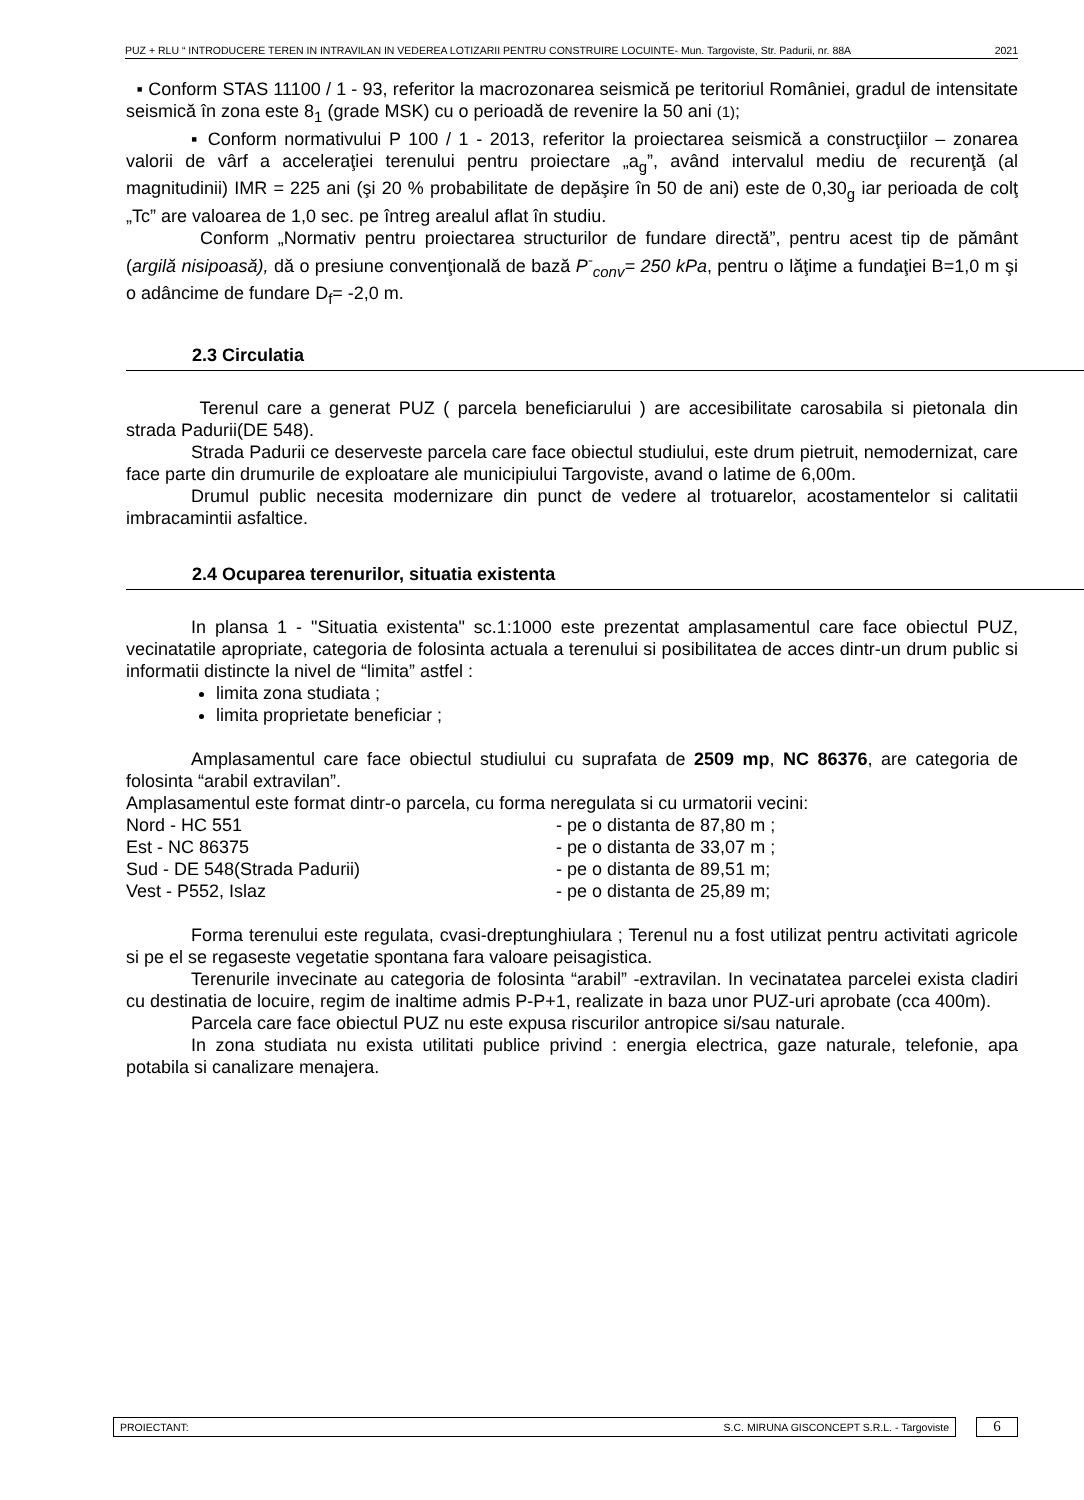PUZ + RLU “ INTRODUCERE TEREN IN INTRAVILAN IN VEDEREA LOTIZARII PENTRU CONSTRUIRE LOCUINTE- Mun. Targoviste, Str. Padurii, nr. 88A 2021
▪ Conform STAS 11100 / 1 - 93, referitor la macrozonarea seismică pe teritoriul României, gradul de intensitate seismică în zona este 8<sub>1</sub> (grade MSK) cu o perioadă de revenire la 50 ani (1);
▪ Conform normativului P 100 / 1 - 2013, referitor la proiectarea seismică a construcţiilor – zonarea valorii de vârf a acceleraţiei terenului pentru proiectare „a<sub>g</sub>”, având intervalul mediu de recurenţă (al magnitudinii) IMR = 225 ani (şi 20 % probabilitate de depăşire în 50 de ani) este de 0,30<sub>g</sub> iar perioada de colţ „Tc” are valoarea de 1,0 sec. pe întreg arealul aflat în studiu.
Conform „Normativ pentru proiectarea structurilor de fundare directă”, pentru acest tip de pământ (argilă nisipoasă), dă o presiune convenţională de bază P<sup>-</sup><sub>conv</sub>= 250 kPa, pentru o lăţime a fundaţiei B=1,0 m şi o adâncime de fundare D<sub>f</sub>= -2,0 m.
2.3 Circulatia
Terenul care a generat PUZ ( parcela beneficiarului ) are accesibilitate carosabila si pietonala din strada Padurii(DE 548).
Strada Padurii ce deserveste parcela care face obiectul studiului, este drum pietruit, nemodernizat, care face parte din drumurile de exploatare ale municipiului Targoviste, avand o latime de 6,00m.
Drumul public necesita modernizare din punct de vedere al trotuarelor, acostamentelor si calitatii imbracamintii asfaltice.
2.4 Ocuparea terenurilor, situatia existenta
In plansa 1 - "Situatia existenta" sc.1:1000 este prezentat amplasamentul care face obiectul PUZ, vecinatatile apropriate, categoria de folosinta actuala a terenului si posibilitatea de acces dintr-un drum public si informatii distincte la nivel de “limita” astfel :
limita zona studiata ;
limita proprietate beneficiar ;
Amplasamentul care face obiectul studiului cu suprafata de 2509 mp, NC 86376, are categoria de folosinta “arabil extravilan”.
Amplasamentul este format dintr-o parcela, cu forma neregulata si cu urmatorii vecini:
Nord - HC 551 - pe o distanta de 87,80 m ;
Est - NC 86375 - pe o distanta de 33,07 m ;
Sud - DE 548(Strada Padurii) - pe o distanta de 89,51 m;
Vest - P552, Islaz - pe o distanta de 25,89 m;
Forma terenului este regulata, cvasi-dreptunghiulara ; Terenul nu a fost utilizat pentru activitati agricole si pe el se regaseste vegetatie spontana fara valoare peisagistica.
Terenurile invecinate au categoria de folosinta “arabil” -extravilan. In vecinatatea parcelei exista cladiri cu destinatia de locuire, regim de inaltime admis P-P+1, realizate in baza unor PUZ-uri aprobate (cca 400m).
Parcela care face obiectul PUZ nu este expusa riscurilor antropice si/sau naturale.
In zona studiata nu exista utilitati publice privind : energia electrica, gaze naturale, telefonie, apa potabila si canalizare menajera.
PROIECTANT: S.C. MIRUNA GISCONCEPT S.R.L. - Targoviste
6